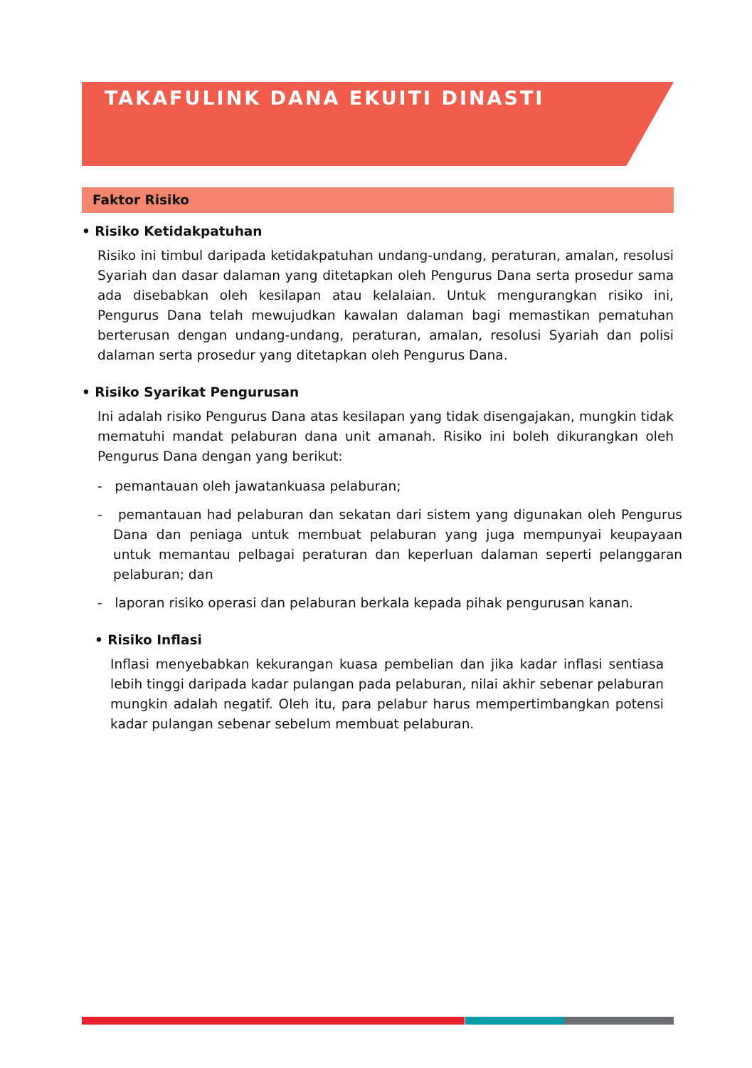TAKAFULINK DANA EKUITI DINASTI
Faktor Risiko
• Risiko Ketidakpatuhan
Risiko ini timbul daripada ketidakpatuhan undang-undang, peraturan, amalan, resolusi Syariah dan dasar dalaman yang ditetapkan oleh Pengurus Dana serta prosedur sama ada disebabkan oleh kesilapan atau kelalaian. Untuk mengurangkan risiko ini, Pengurus Dana telah mewujudkan kawalan dalaman bagi memastikan pematuhan berterusan dengan undang-undang, peraturan, amalan, resolusi Syariah dan polisi dalaman serta prosedur yang ditetapkan oleh Pengurus Dana.
• Risiko Syarikat Pengurusan
Ini adalah risiko Pengurus Dana atas kesilapan yang tidak disengajakan, mungkin tidak mematuhi mandat pelaburan dana unit amanah. Risiko ini boleh dikurangkan oleh Pengurus Dana dengan yang berikut:
- pemantauan oleh jawatankuasa pelaburan;
- pemantauan had pelaburan dan sekatan dari sistem yang digunakan oleh Pengurus Dana dan peniaga untuk membuat pelaburan yang juga mempunyai keupayaan untuk memantau pelbagai peraturan dan keperluan dalaman seperti pelanggaran pelaburan; dan
- laporan risiko operasi dan pelaburan berkala kepada pihak pengurusan kanan.
• Risiko Inflasi
Inflasi menyebabkan kekurangan kuasa pembelian dan jika kadar inflasi sentiasa lebih tinggi daripada kadar pulangan pada pelaburan, nilai akhir sebenar pelaburan mungkin adalah negatif. Oleh itu, para pelabur harus mempertimbangkan potensi kadar pulangan sebenar sebelum membuat pelaburan.